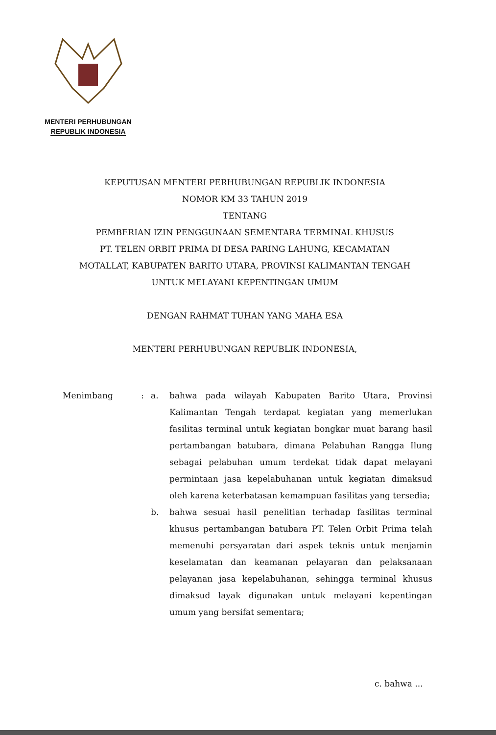MENTERI PERHUBUNGAN
REPUBLIK INDONESIA
KEPUTUSAN MENTERI PERHUBUNGAN REPUBLIK INDONESIA
NOMOR KM 33 TAHUN 2019
TENTANG
PEMBERIAN IZIN PENGGUNAAN SEMENTARA TERMINAL KHUSUS
PT. TELEN ORBIT PRIMA DI DESA PARING LAHUNG, KECAMATAN
MOTALLAT, KABUPATEN BARITO UTARA, PROVINSI KALIMANTAN TENGAH
UNTUK MELAYANI KEPENTINGAN UMUM
DENGAN RAHMAT TUHAN YANG MAHA ESA
MENTERI PERHUBUNGAN REPUBLIK INDONESIA,
Menimbang : a. bahwa pada wilayah Kabupaten Barito Utara, Provinsi Kalimantan Tengah terdapat kegiatan yang memerlukan fasilitas terminal untuk kegiatan bongkar muat barang hasil pertambangan batubara, dimana Pelabuhan Rangga Ilung sebagai pelabuhan umum terdekat tidak dapat melayani permintaan jasa kepelabuhanan untuk kegiatan dimaksud oleh karena keterbatasan kemampuan fasilitas yang tersedia;
b. bahwa sesuai hasil penelitian terhadap fasilitas terminal khusus pertambangan batubara PT. Telen Orbit Prima telah memenuhi persyaratan dari aspek teknis untuk menjamin keselamatan dan keamanan pelayaran dan pelaksanaan pelayanan jasa kepelabuhanan, sehingga terminal khusus dimaksud layak digunakan untuk melayani kepentingan umum yang bersifat sementara;
c. bahwa ...